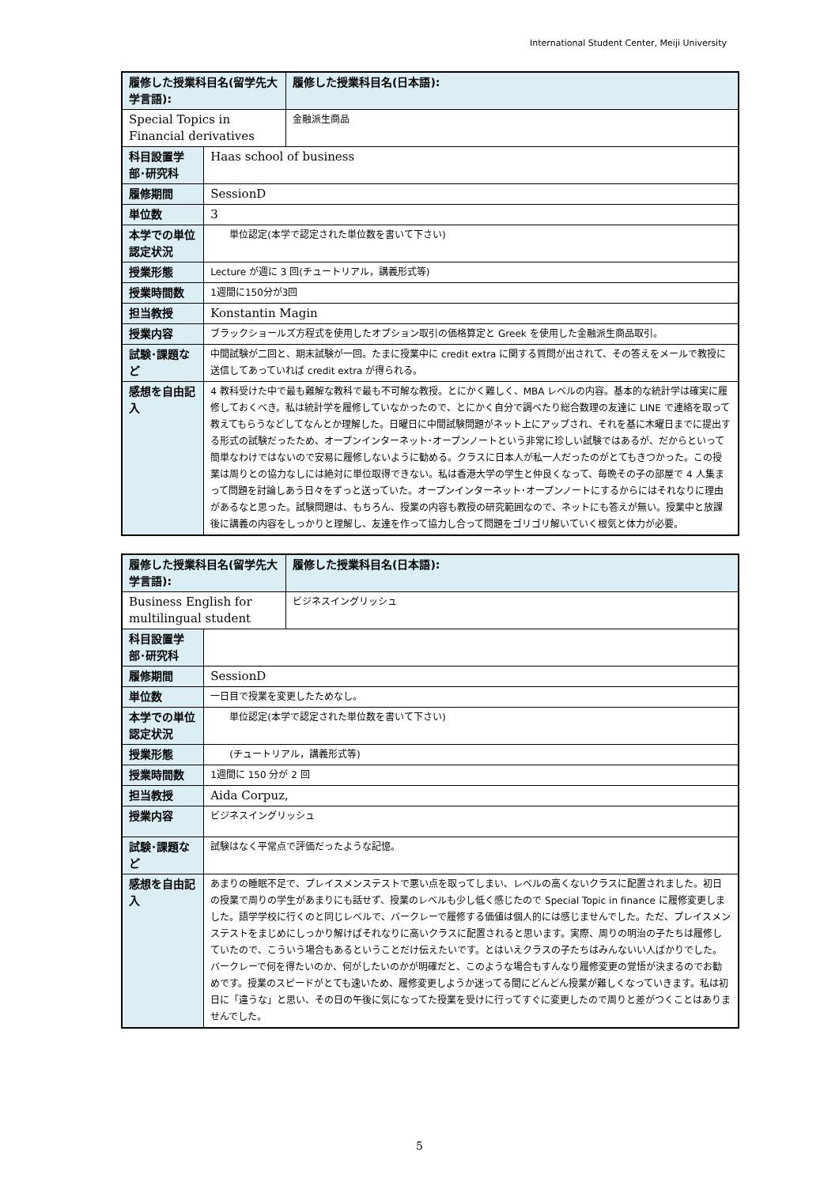International Student Center, Meiji University
| 履修した授業科目名(留学先大学言語): | | 履修した授業科目名(日本語): |
| Special Topics in Financial derivatives | | 金融派生商品 |
| 科目設置学部･研究科 | Haas school of business | |
| 履修期間 | SessionD | |
| 単位数 | 3 | |
| 本学での単位認定状況 | 単位認定(本学で認定された単位数を書いて下さい) | |
| 授業形態 | Lecture が週に 3 回(チュートリアル，講義形式等) | |
| 授業時間数 | 1週間に150分が3回 | |
| 担当教授 | Konstantin Magin | |
| 授業内容 | ブラックショールズ方程式を使用したオプション取引の価格算定と Greek を使用した金融派生商品取引。 | |
| 試験･課題など | 中間試験が二回と、期末試験が一回。たまに授業中に credit extra に関する質問が出されて、その答えをメールで教授に送信してあっていれば credit extra が得られる。 | |
| 感想を自由記入 | 4 教科受けた中で最も難解な教科で最も不可解な教授。とにかく難しく、MBA レベルの内容。基本的な統計学は確実に履修しておくべき。私は統計学を履修していなかったので、とにかく自分で調べたり総合数理の友達に LINE で連絡を取って教えてもらうなどしてなんとか理解した。日曜日に中間試験問題がネット上にアップされ、それを基に木曜日までに提出する形式の試験だったため、オープンインターネット･オープンノートという非常に珍しい試験ではあるが、だからといって簡単なわけではないので安易に履修しないように勧める。クラスに日本人が私一人だったのがとてもきつかった。この授業は周りとの協力なしには絶対に単位取得できない。私は香港大学の学生と仲良くなって、毎晩その子の部屋で 4 人集まって問題を討論しあう日々をずっと送っていた。オープンインターネット･オープンノートにするからにはそれなりに理由があるなと思った。試験問題は、もちろん、授業の内容も教授の研究範囲なので、ネットにも答えが無い。授業中と放課後に講義の内容をしっかりと理解し、友達を作って協力し合って問題をゴリゴリ解いていく根気と体力が必要。 | |
| 履修した授業科目名(留学先大学言語): | | 履修した授業科目名(日本語): |
| Business English for multilingual student | | ビジネスイングリッシュ |
| 科目設置学部･研究科 | | |
| 履修期間 | SessionD | |
| 単位数 | 一日目で授業を変更したためなし。 | |
| 本学での単位認定状況 | 単位認定(本学で認定された単位数を書いて下さい) | |
| 授業形態 | (チュートリアル，講義形式等) | |
| 授業時間数 | 1週間に 150 分が 2 回 | |
| 担当教授 | Aida Corpuz, | |
| 授業内容 | ビジネスイングリッシュ | |
| 試験･課題など | 試験はなく平常点で評価だったような記憶。 | |
| 感想を自由記入 | あまりの睡眠不足で、プレイスメンステストで悪い点を取ってしまい、レベルの高くないクラスに配置されました。初日の授業で周りの学生があまりにも話せず、授業のレベルも少し低く感じたので Special Topic in finance に履修変更しました。語学学校に行くのと同じレベルで、バークレーで履修する価値は個人的には感じませんでした。ただ、プレイスメンステストをまじめにしっかり解けばそれなりに高いクラスに配置されると思います。実際、周りの明治の子たちは履修していたので、こういう場合もあるということだけ伝えたいです。とはいえクラスの子たちはみんないい人ばかりでした。バークレーで何を得たいのか、何がしたいのかが明確だと、このような場合もすんなり履修変更の覚悟が決まるのでお勧めです。授業のスピードがとても速いため、履修変更しようか迷ってる間にどんどん授業が難しくなっていきます。私は初日に「違うな」と思い、その日の午後に気になってた授業を受けに行ってすぐに変更したので周りと差がつくことはありませんでした。 | |
5